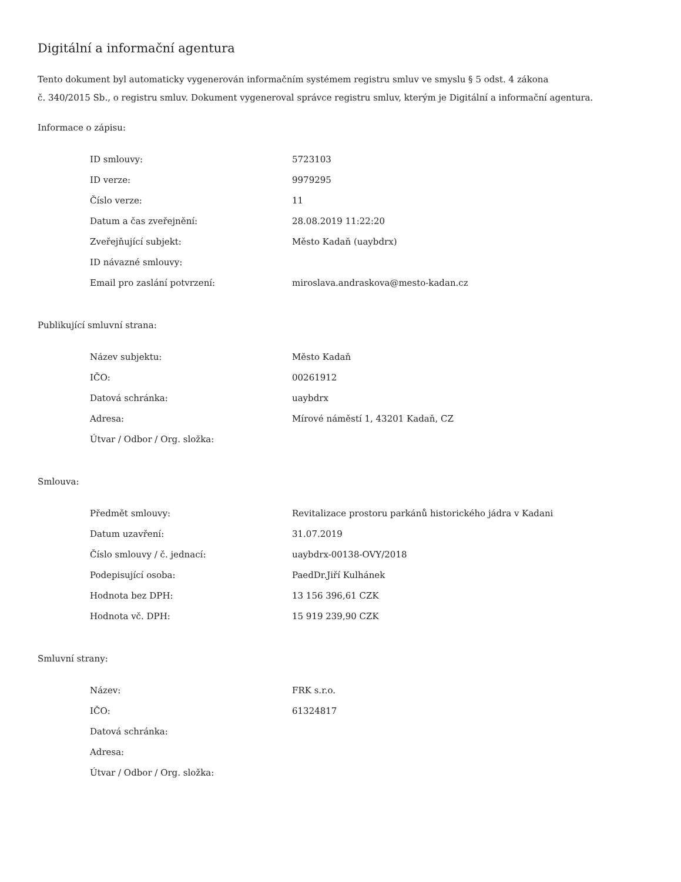Digitální a informační agentura
Tento dokument byl automaticky vygenerován informačním systémem registru smluv ve smyslu § 5 odst. 4 zákona
č. 340/2015 Sb., o registru smluv. Dokument vygeneroval správce registru smluv, kterým je Digitální a informační agentura.
Informace o zápisu:
| ID smlouvy: | 5723103 |
| ID verze: | 9979295 |
| Číslo verze: | 11 |
| Datum a čas zveřejnění: | 28.08.2019 11:22:20 |
| Zveřejňující subjekt: | Město Kadaň (uaybdrx) |
| ID návazné smlouvy: | |
| Email pro zaslání potvrzení: | miroslava.andraskova@mesto-kadan.cz |
Publikující smluvní strana:
| Název subjektu: | Město Kadaň |
| IČO: | 00261912 |
| Datová schránka: | uaybdrx |
| Adresa: | Mírové náměstí 1, 43201 Kadaň, CZ |
| Útvar / Odbor / Org. složka: | |
Smlouva:
| Předmět smlouvy: | Revitalizace prostoru parkánů historického jádra v Kadani |
| Datum uzavření: | 31.07.2019 |
| Číslo smlouvy / č. jednací: | uaybdrx-00138-OVY/2018 |
| Podepisující osoba: | PaedDr.Jiří Kulhánek |
| Hodnota bez DPH: | 13 156 396,61 CZK |
| Hodnota vč. DPH: | 15 919 239,90 CZK |
Smluvní strany:
| Název: | FRK s.r.o. |
| IČO: | 61324817 |
| Datová schránka: | |
| Adresa: | |
| Útvar / Odbor / Org. složka: | |